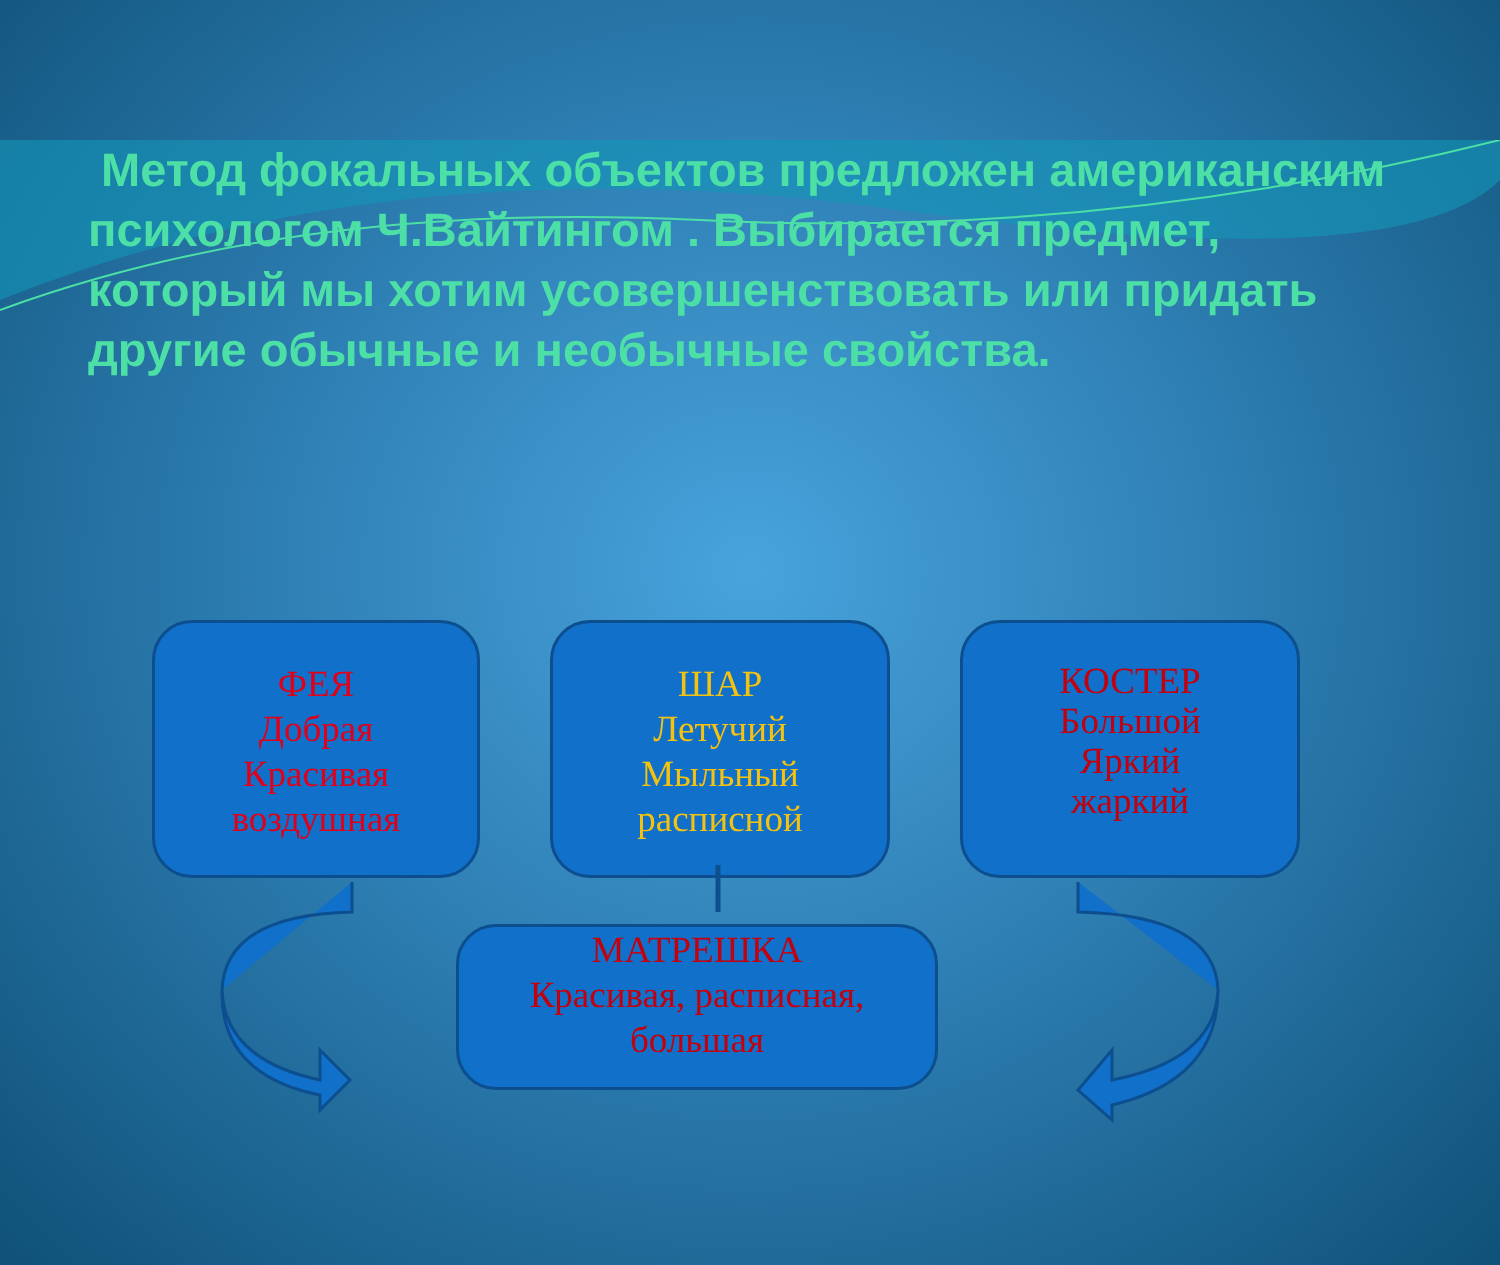Метод фокальных объектов предложен американским психологом Ч.Вайтингом . Выбирается предмет, который мы хотим усовершенствовать или придать другие обычные и необычные свойства.
ФЕЯ
Добрая
Красивая
воздушная
ШАР
Летучий
Мыльный
расписной
КОСТЕР
Большой
Яркий
жаркий
МАТРЕШКА
Красивая, расписная,
большая